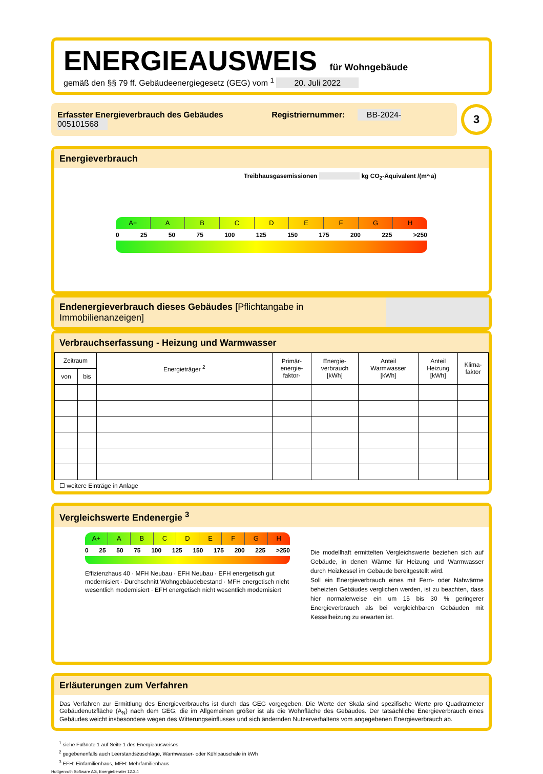ENERGIEAUSWEIS für Wohngebäude
gemäß den §§ 79 ff. Gebäudeenergiegesetz (GEG) vom <sup>1</sup> 20. Juli 2022
Erfasster Energieverbrauch des Gebäudes Registriernummer: BB-2024-005101568
3
Energieverbrauch
Treibhausgasemissionen kg CO<sub>2</sub>-Äquivalent /(m²·a)
A+ A B C D E F G H
0 25 50 75 100 125 150 175 200 225 >250
Endenergieverbrauch dieses Gebäudes [Pflichtangabe in Immobilienanzeigen]
Verbrauchserfassung - Heizung und Warmwasser
| Zeitraum | | Energieträger <sup>2</sup> | Primär- energie- faktor- | Energie- verbrauch [kWh] | Anteil Warmwasser [kWh] | Anteil Heizung [kWh] | Klima- faktor |
| --- | --- | --- | --- | --- | --- | --- | --- |
| von | bis | | | | | | |
☐ weitere Einträge in Anlage
Vergleichswerte Endenergie <sup>3</sup>
A+ A B C D E F G H
0 25 50 75 100 125 150 175 200 225 >250
Effizienzhaus 40 · MFH Neubau · EFH Neubau · EFH energetisch gut modernisiert · Durchschnitt Wohngebäudebestand · MFH energetisch nicht wesentlich modernisiert · EFH energetisch nicht wesentlich modernisiert
Die modellhaft ermittelten Vergleichswerte beziehen sich auf Gebäude, in denen Wärme für Heizung und Warmwasser durch Heizkessel im Gebäude bereitgestellt wird.
Soll ein Energieverbrauch eines mit Fern- oder Nahwärme beheizten Gebäudes verglichen werden, ist zu beachten, dass hier normalerweise ein um 15 bis 30 % geringerer Energieverbrauch als bei vergleichbaren Gebäuden mit Kesselheizung zu erwarten ist.
Erläuterungen zum Verfahren
Das Verfahren zur Ermittlung des Energieverbrauchs ist durch das GEG vorgegeben. Die Werte der Skala sind spezifische Werte pro Quadratmeter Gebäudenutzfläche (A<sub>N</sub>) nach dem GEG, die im Allgemeinen größer ist als die Wohnfläche des Gebäudes. Der tatsächliche Energieverbrauch eines Gebäudes weicht insbesondere wegen des Witterungseinflusses und sich ändernden Nutzerverhaltens vom angegebenen Energieverbrauch ab.
<sup>1</sup> siehe Fußnote 1 auf Seite 1 des Energieausweises
<sup>2</sup> gegebenenfalls auch Leerstandszuschläge, Warmwasser- oder Kühlpauschale in kWh
<sup>3</sup> EFH: Einfamilienhaus, MFH: Mehrfamilienhaus
Hottgenroth Software AG, Energieberater 12.3.4